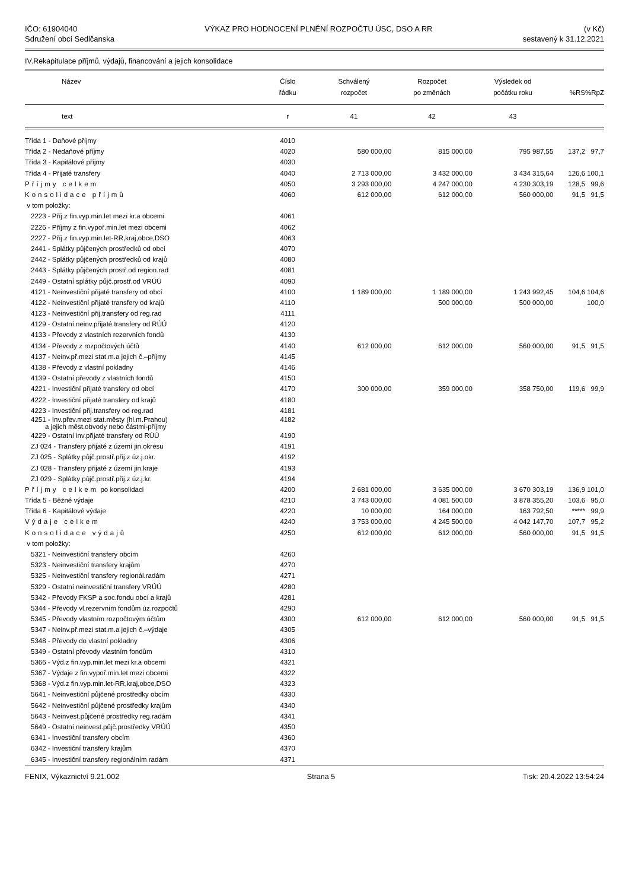IČO: 61904040
Sdružení obcí Sedlčanska
VÝKAZ PRO HODNOCENÍ PLNĚNÍ ROZPOČTU ÚSC, DSO A RR
(v Kč)
sestavený k 31.12.2021
IV.Rekapitulace příjmů, výdajů, financování a jejich konsolidace
| Název | Číslo řádku | Schválený rozpočet | Rozpočet po změnách | Výsledek od počátku roku | %RS | %RpZ |
| --- | --- | --- | --- | --- | --- | --- |
| text | r | 41 | 42 | 43 | | |
| Třída 1 - Daňové příjmy | 4010 | | | | | |
| Třída 2 - Nedaňové příjmy | 4020 | 580 000,00 | 815 000,00 | 795 987,55 | 137,2 | 97,7 |
| Třída 3 - Kapitálové příjmy | 4030 | | | | | |
| Třída 4 - Přijaté transfery | 4040 | 2 713 000,00 | 3 432 000,00 | 3 434 315,64 | 126,6 | 100,1 |
| Příjmy celkem | 4050 | 3 293 000,00 | 4 247 000,00 | 4 230 303,19 | 128,5 | 99,6 |
| Konsolidace příjmů | 4060 | 612 000,00 | 612 000,00 | 560 000,00 | 91,5 | 91,5 |
| v tom položky: | | | | | | |
| 2223 - Příj.z fin.vyp.min.let mezi kr.a obcemi | 4061 | | | | | |
| 2226 - Příjmy z fin.vypoř.min.let mezi obcemi | 4062 | | | | | |
| 2227 - Příj.z fin.vyp.min.let-RR,kraj,obce,DSO | 4063 | | | | | |
| 2441 - Splátky půjčených prostředků od obcí | 4070 | | | | | |
| 2442 - Splátky půjčených prostředků od krajů | 4080 | | | | | |
| 2443 - Splátky půjčených prostř.od region.rad | 4081 | | | | | |
| 2449 - Ostatní splátky půjč.prostř.od VRÚÚ | 4090 | | | | | |
| 4121 - Neinvestiční přijaté transfery od obcí | 4100 | 1 189 000,00 | 1 189 000,00 | 1 243 992,45 | 104,6 | 104,6 |
| 4122 - Neinvestiční přijaté transfery od krajů | 4110 | | 500 000,00 | 500 000,00 | | 100,0 |
| 4123 - Neinvestiční přij.transfery od reg.rad | 4111 | | | | | |
| 4129 - Ostatní neinv.přijaté transfery od RÚÚ | 4120 | | | | | |
| 4133 - Převody z vlastních rezervních fondů | 4130 | | | | | |
| 4134 - Převody z rozpočtových účtů | 4140 | 612 000,00 | 612 000,00 | 560 000,00 | 91,5 | 91,5 |
| 4137 - Neinv.př.mezi stat.m.a jejich č.–příjmy | 4145 | | | | | |
| 4138 - Převody z vlastní pokladny | 4146 | | | | | |
| 4139 - Ostatní převody z vlastních fondů | 4150 | | | | | |
| 4221 - Investiční přijaté transfery od obcí | 4170 | 300 000,00 | 359 000,00 | 358 750,00 | 119,6 | 99,9 |
| 4222 - Investiční přijaté transfery od krajů | 4180 | | | | | |
| 4223 - Investiční přij.transfery od reg.rad | 4181 | | | | | |
| 4251 - Inv.přev.mezi stat.městy (hl.m.Prahou) a jejich měst.obvody nebo částmi-příjmy | 4182 | | | | | |
| 4229 - Ostatní inv.přijaté transfery od RÚÚ | 4190 | | | | | |
| ZJ 024 - Transfery přijaté z území jin.okresu | 4191 | | | | | |
| ZJ 025 - Splátky půjč.prostř.přij.z úz.j.okr. | 4192 | | | | | |
| ZJ 028 - Transfery přijaté z území jin.kraje | 4193 | | | | | |
| ZJ 029 - Splátky půjč.prostř.přij.z úz.j.kr. | 4194 | | | | | |
| Příjmy celkem po konsolidaci | 4200 | 2 681 000,00 | 3 635 000,00 | 3 670 303,19 | 136,9 | 101,0 |
| Třída 5 - Běžné výdaje | 4210 | 3 743 000,00 | 4 081 500,00 | 3 878 355,20 | 103,6 | 95,0 |
| Třída 6 - Kapitálové výdaje | 4220 | 10 000,00 | 164 000,00 | 163 792,50 | ***** | 99,9 |
| Výdaje celkem | 4240 | 3 753 000,00 | 4 245 500,00 | 4 042 147,70 | 107,7 | 95,2 |
| Konsolidace výdajů | 4250 | 612 000,00 | 612 000,00 | 560 000,00 | 91,5 | 91,5 |
| v tom položky: | | | | | | |
| 5321 - Neinvestiční transfery obcím | 4260 | | | | | |
| 5323 - Neinvestiční transfery krajům | 4270 | | | | | |
| 5325 - Neinvestiční transfery regionál.radám | 4271 | | | | | |
| 5329 - Ostatní neinvestiční transfery VRÚÚ | 4280 | | | | | |
| 5342 - Převody FKSP a soc.fondu obcí a krajů | 4281 | | | | | |
| 5344 - Převody vl.rezervním fondům úz.rozpočtů | 4290 | | | | | |
| 5345 - Převody vlastním rozpočtovým účtům | 4300 | 612 000,00 | 612 000,00 | 560 000,00 | 91,5 | 91,5 |
| 5347 - Neinv.př.mezi stat.m.a jejich č.–výdaje | 4305 | | | | | |
| 5348 - Převody do vlastní pokladny | 4306 | | | | | |
| 5349 - Ostatní převody vlastním fondům | 4310 | | | | | |
| 5366 - Výd.z fin.vyp.min.let mezi kr.a obcemi | 4321 | | | | | |
| 5367 - Výdaje z fin.vypoř.min.let mezi obcemi | 4322 | | | | | |
| 5368 - Výd.z fin.vyp.min.let-RR,kraj,obce,DSO | 4323 | | | | | |
| 5641 - Neinvestiční půjčené prostředky obcím | 4330 | | | | | |
| 5642 - Neinvestiční půjčené prostředky krajům | 4340 | | | | | |
| 5643 - Neinvest.půjčené prostředky reg.radám | 4341 | | | | | |
| 5649 - Ostatní neinvest.půjč.prostředky VRÚÚ | 4350 | | | | | |
| 6341 - Investiční transfery obcím | 4360 | | | | | |
| 6342 - Investiční transfery krajům | 4370 | | | | | |
| 6345 - Investiční transfery regionálním radám | 4371 | | | | | |
FENIX, Výkaznictví 9.21.002 Strana 5 Tisk: 20.4.2022 13:54:24